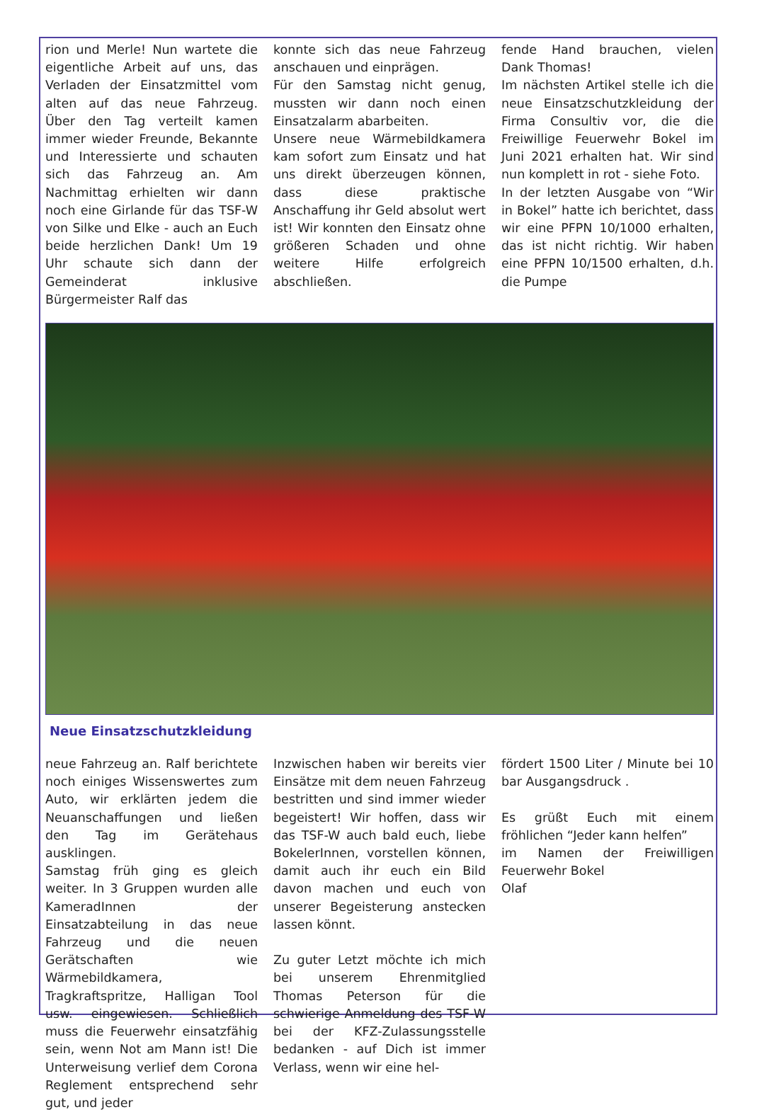rion und Merle! Nun wartete die eigentliche Arbeit auf uns, das Verladen der Einsatzmittel vom alten auf das neue Fahrzeug. Über den Tag verteilt kamen immer wieder Freunde, Bekannte und Interessierte und schauten sich das Fahrzeug an. Am Nachmittag erhielten wir dann noch eine Girlande für das TSF-W von Silke und Elke - auch an Euch beide herzlichen Dank! Um 19 Uhr schaute sich dann der Gemeinderat inklusive Bürgermeister Ralf das
konnte sich das neue Fahrzeug anschauen und einprägen.
Für den Samstag nicht genug, mussten wir dann noch einen Einsatzalarm abarbeiten.
Unsere neue Wärmebildkamera kam sofort zum Einsatz und hat uns direkt überzeugen können, dass diese praktische Anschaffung ihr Geld absolut wert ist! Wir konnten den Einsatz ohne größeren Schaden und ohne weitere Hilfe erfolgreich abschließen.
fende Hand brauchen, vielen Dank Thomas!
Im nächsten Artikel stelle ich die neue Einsatzschutzkleidung der Firma Consultiv vor, die die Freiwillige Feuerwehr Bokel im Juni 2021 erhalten hat. Wir sind nun komplett in rot - siehe Foto.
In der letzten Ausgabe von “Wir in Bokel” hatte ich berichtet, dass wir eine PFPN 10/1000 erhalten, das ist nicht richtig. Wir haben eine PFPN 10/1500 erhalten, d.h. die Pumpe
Neue Einsatzschutzkleidung
neue Fahrzeug an. Ralf berichtete noch einiges Wissenswertes zum Auto, wir erklärten jedem die Neuanschaffungen und ließen den Tag im Gerätehaus ausklingen.
Samstag früh ging es gleich weiter. In 3 Gruppen wurden alle KameradInnen der Einsatzabteilung in das neue Fahrzeug und die neuen Gerätschaften wie Wärmebildkamera, Tragkraftspritze, Halligan Tool usw. eingewiesen. Schließlich muss die Feuerwehr einsatzfähig sein, wenn Not am Mann ist! Die Unterweisung verlief dem Corona Reglement entsprechend sehr gut, und jeder
Inzwischen haben wir bereits vier Einsätze mit dem neuen Fahrzeug bestritten und sind immer wieder begeistert! Wir hoffen, dass wir das TSF-W auch bald euch, liebe BokelerInnen, vorstellen können, damit auch ihr euch ein Bild davon machen und euch von unserer Begeisterung anstecken lassen könnt.
Zu guter Letzt möchte ich mich bei unserem Ehrenmitglied Thomas Peterson für die schwierige Anmeldung des TSF-W bei der KFZ-Zulassungsstelle bedanken - auf Dich ist immer Verlass, wenn wir eine hel-
fördert 1500 Liter / Minute bei 10 bar Ausgangsdruck .
Es grüßt Euch mit einem fröhlichen “Jeder kann helfen”
im Namen der Freiwilligen Feuerwehr Bokel
Olaf